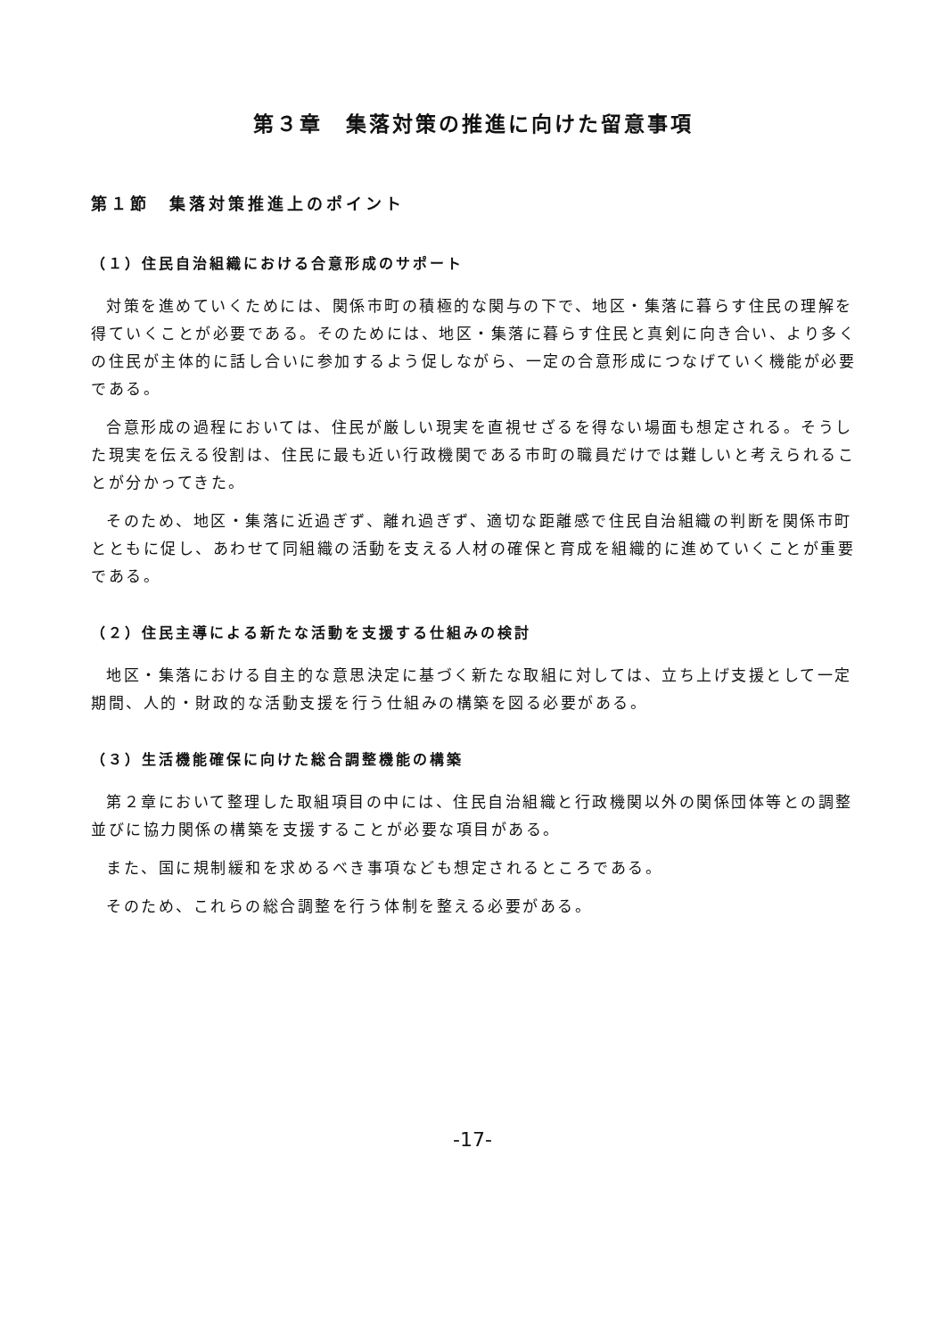第３章　集落対策の推進に向けた留意事項
第１節　集落対策推進上のポイント
（１）住民自治組織における合意形成のサポート
対策を進めていくためには、関係市町の積極的な関与の下で、地区・集落に暮らす住民の理解を得ていくことが必要である。そのためには、地区・集落に暮らす住民と真剣に向き合い、より多くの住民が主体的に話し合いに参加するよう促しながら、一定の合意形成につなげていく機能が必要である。
合意形成の過程においては、住民が厳しい現実を直視せざるを得ない場面も想定される。そうした現実を伝える役割は、住民に最も近い行政機関である市町の職員だけでは難しいと考えられることが分かってきた。
そのため、地区・集落に近過ぎず、離れ過ぎず、適切な距離感で住民自治組織の判断を関係市町とともに促し、あわせて同組織の活動を支える人材の確保と育成を組織的に進めていくことが重要である。
（２）住民主導による新たな活動を支援する仕組みの検討
地区・集落における自主的な意思決定に基づく新たな取組に対しては、立ち上げ支援として一定期間、人的・財政的な活動支援を行う仕組みの構築を図る必要がある。
（３）生活機能確保に向けた総合調整機能の構築
第２章において整理した取組項目の中には、住民自治組織と行政機関以外の関係団体等との調整並びに協力関係の構築を支援することが必要な項目がある。
また、国に規制緩和を求めるべき事項なども想定されるところである。
そのため、これらの総合調整を行う体制を整える必要がある。
-17-